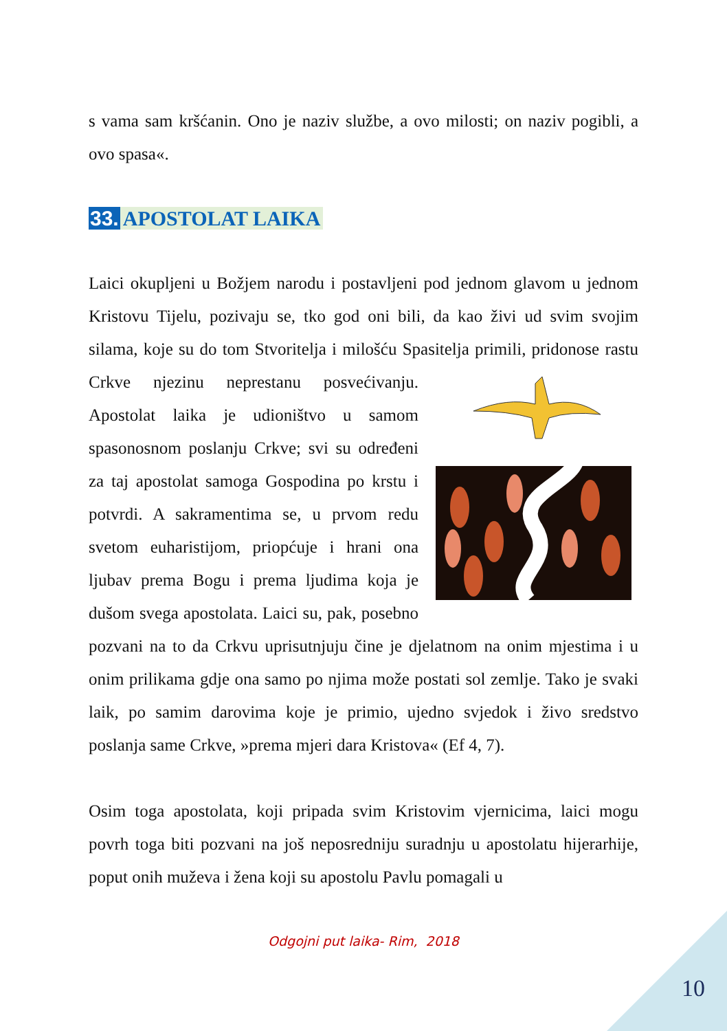s vama sam kršćanin. Ono je naziv službe, a ovo milosti; on naziv pogibli, a ovo spasa«.
33. APOSTOLAT LAIKA
Laici okupljeni u Božjem narodu i postavljeni pod jednom glavom u jednom Kristovu Tijelu, pozivaju se, tko god oni bili, da kao živi ud svim svojim silama, koje su do tom Stvoritelja i milošću Spasitelja primili, pridonose rastu Crkve njezinu neprestanu posvećivanju. Apostolat laika je udioništvo u samom spasonosnom poslanju Crkve; svi su određeni za taj apostolat samoga Gospodina po krstu i potvrdi. A sakramentima se, u prvom redu svetom euharistijom, priopćuje i hrani ona ljubav prema Bogu i prema ljudima koja je dušom svega apostolata. Laici su, pak, posebno pozvani na to da Crkvu uprisutnjuju čine je djelatnom na onim mjestima i u onim prilikama gdje ona samo po njima može postati sol zemlje. Tako je svaki laik, po samim darovima koje je primio, ujedno svjedok i živo sredstvo poslanja same Crkve, »prema mjeri dara Kristova« (Ef 4, 7).
Osim toga apostolata, koji pripada svim Kristovim vjernicima, laici mogu povrh toga biti pozvani na još neposredniju suradnju u apostolatu hijerarhije, poput onih muževa i žena koji su apostolu Pavlu pomagali u
Odgojni put laika- Rim, 2018
10